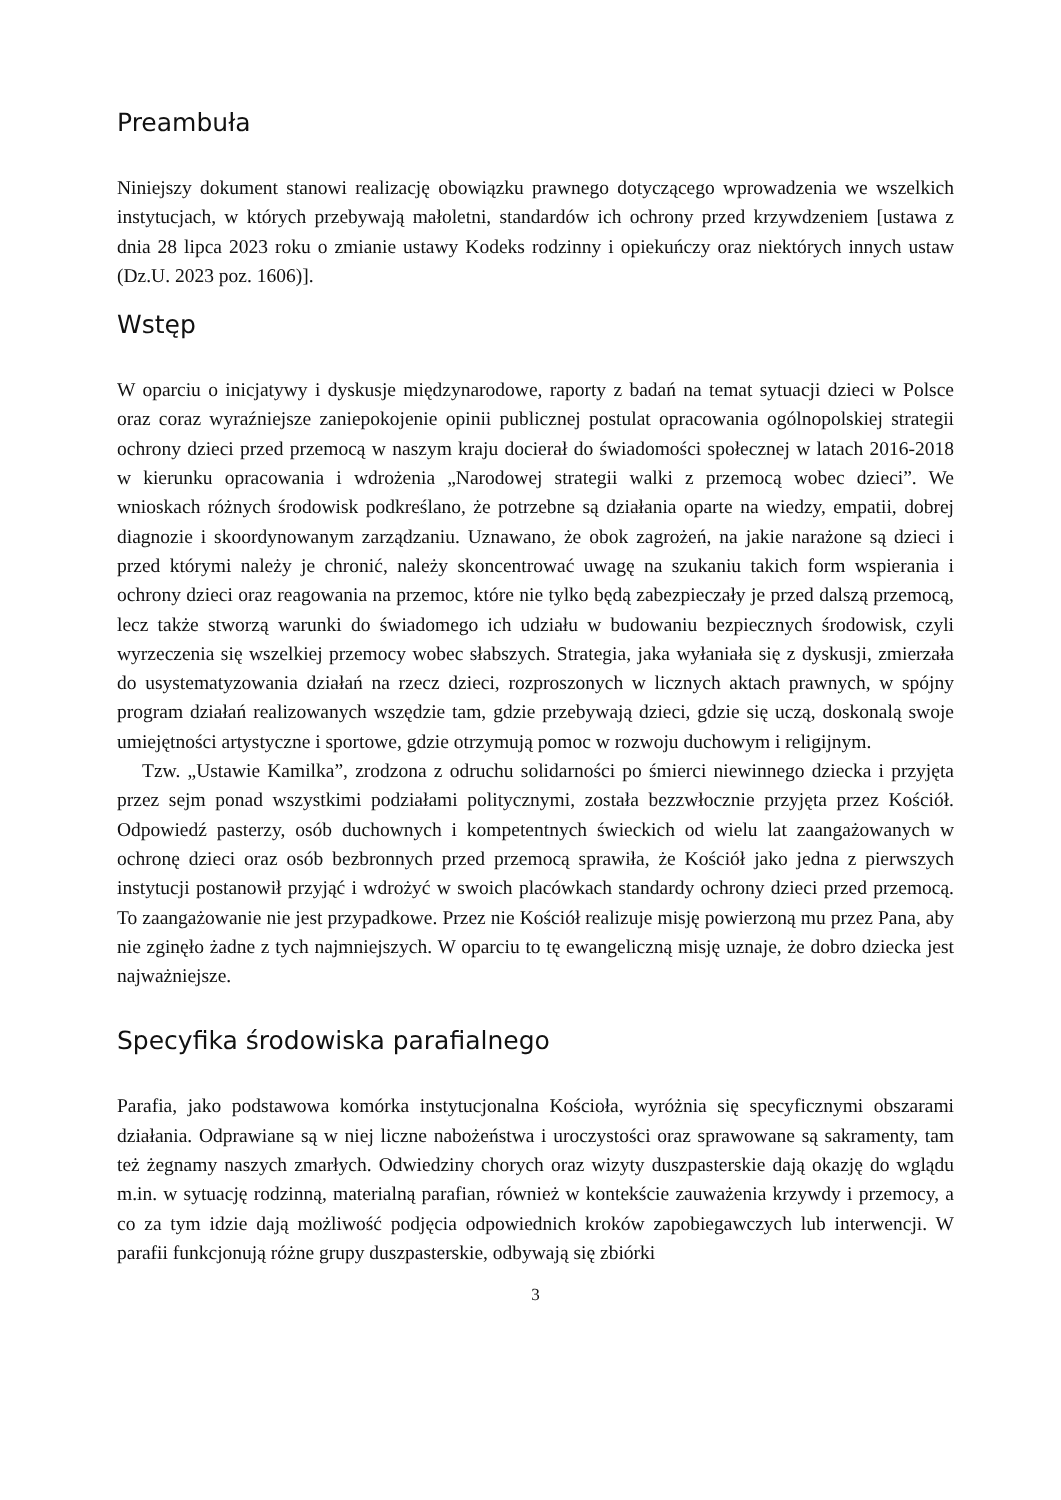Preambuła
Niniejszy dokument stanowi realizację obowiązku prawnego dotyczącego wprowadzenia we wszelkich instytucjach, w których przebywają małoletni, standardów ich ochrony przed krzywdzeniem [ustawa z dnia 28 lipca 2023 roku o zmianie ustawy Kodeks rodzinny i opiekuńczy oraz niektórych innych ustaw (Dz.U. 2023 poz. 1606)].
Wstęp
W oparciu o inicjatywy i dyskusje międzynarodowe, raporty z badań na temat sytuacji dzieci w Polsce oraz coraz wyraźniejsze zaniepokojenie opinii publicznej postulat opracowania ogólnopolskiej strategii ochrony dzieci przed przemocą w naszym kraju docierał do świadomości społecznej w latach 2016-2018 w kierunku opracowania i wdrożenia „Narodowej strategii walki z przemocą wobec dzieci”. We wnioskach różnych środowisk podkreślano, że potrzebne są działania oparte na wiedzy, empatii, dobrej diagnozie i skoordynowanym zarządzaniu. Uznawano, że obok zagrożeń, na jakie narażone są dzieci i przed którymi należy je chronić, należy skoncentrować uwagę na szukaniu takich form wspierania i ochrony dzieci oraz reagowania na przemoc, które nie tylko będą zabezpieczały je przed dalszą przemocą, lecz także stworzą warunki do świadomego ich udziału w budowaniu bezpiecznych środowisk, czyli wyrzeczenia się wszelkiej przemocy wobec słabszych. Strategia, jaka wyłaniała się z dyskusji, zmierzała do usystematyzowania działań na rzecz dzieci, rozproszonych w licznych aktach prawnych, w spójny program działań realizowanych wszędzie tam, gdzie przebywają dzieci, gdzie się uczą, doskonalą swoje umiejętności artystyczne i sportowe, gdzie otrzymują pomoc w rozwoju duchowym i religijnym.
Tzw. „Ustawie Kamilka”, zrodzona z odruchu solidarności po śmierci niewinnego dziecka i przyjęta przez sejm ponad wszystkimi podziałami politycznymi, została bezzwłocznie przyjęta przez Kościół. Odpowiedź pasterzy, osób duchownych i kompetentnych świeckich od wielu lat zaangażowanych w ochronę dzieci oraz osób bezbronnych przed przemocą sprawiła, że Kościół jako jedna z pierwszych instytucji postanowił przyjąć i wdrożyć w swoich placówkach standardy ochrony dzieci przed przemocą. To zaangażowanie nie jest przypadkowe. Przez nie Kościół realizuje misję powierzoną mu przez Pana, aby nie zginęło żadne z tych najmniejszych. W oparciu to tę ewangeliczną misję uznaje, że dobro dziecka jest najważniejsze.
Specyfika środowiska parafialnego
Parafia, jako podstawowa komórka instytucjonalna Kościoła, wyróżnia się specyficznymi obszarami działania. Odprawiane są w niej liczne nabożeństwa i uroczystości oraz sprawowane są sakramenty, tam też żegnamy naszych zmarłych. Odwiedziny chorych oraz wizyty duszpasterskie dają okazję do wglądu m.in. w sytuację rodzinną, materialną parafian, również w kontekście zauważenia krzywdy i przemocy, a co za tym idzie dają możliwość podjęcia odpowiednich kroków zapobiegawczych lub interwencji. W parafii funkcjonują różne grupy duszpasterskie, odbywają się zbiórki
3